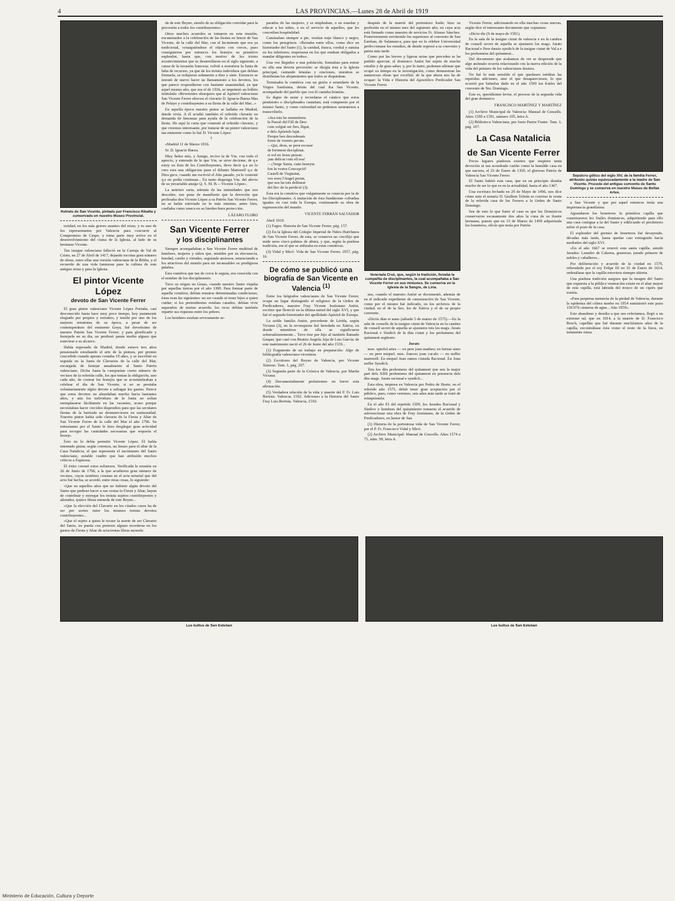4 LAS PROVINCIAS.—Lunes 28 de Abril de 1919
Retrato de San Vicente, pintado por Francisco Ribalta y conservado en nuestro Museo Provincial.
toridad, en los más graves asuntos del reino, y es uno de los representantes por Valencia para concurrir al Compromiso de Caspe, y toma parte muy activa en el desenvolvimiento del cisma de la Iglesia, al lado de su hermano Vicente.
Tan insigne valenciano falleció en la Cartuja de Val de Cristo, en 27 de Abril de 1417, dejando escritas gran número de obras, entre ellas una versión valenciana de la Biblia, y el recuerdo de una vida luminosa para la cultura de este antiguo reino y para la Iglesia.
El pintor Vicente López
devoto de San Vicente Ferrer
El gran pintor valenciano Vicente López Portaña, casi desconocido hasta hace muy poco tiempo, hoy justamente elogiado por propios y extraños, y tenido por uno de los mejores retratistas de su época, a pesar de ser contemporáneo del eminente Goya, fué devotísimo de nuestro Patrón San Vicente Ferrer; y para glorificarle y festejarle en su día, no perdonó jamás medio alguno que estuviese a su alcance.
Había regresado de Madrid, donde estuvo tres años pensionado estudiando el arte de la pintura, por premio concedido cuando apenas contaba 18 años, y se inscribió en seguida en la Junta de Clavarios de la calle del Mar, encargada de festejar anualmente al Santo Patrón valenciano. Dicha Junta la componían cierto número de vecinos de la referida calle, los que tenían la obligación, uno cada año, de costear los festejos que se acostumbraban a celebrar el día de San Vicente, si no se prestaba voluntariamente algún devoto a sufragar los gastos. Parece que estos devotos no abundaban mucho hacia bastantes años, y aún los individuos de la Junta no solían reemplazarse fácilmente en las vacantes, acaso porque necesitaban hacer crecidos dispendios para que las seculares fiestas de la barriada no desmereciesen en suntuosidad. Nuestro pintor había sido clavario de la Fiesta y Altar de San Vicente Ferrer de la calle del Mar el año 1796. Su entusiasmo por el Santo le hizo desplegar gran actividad para recoger las cantidades necesarias que requería el festejo.
Esto no lo debía permitir Vicente López. El había intentado pintar, según creemos, un lienzo para el altar de la Casa Natalicia, el que representa el nacimiento del Santo valenciano, notable cuadro que han atribuído muchos críticos a Espinosa.
El éxito coronó estos esfuerzos. Verificada la reunión en 26 de Junio de 1796, a la que acudieron gran número de vecinos, cuyos nombres constan en el acta notarial que del acto fué hecha, se acordó, entre otras cosas, lo siguiente:
«Que en aquellos años que no hubiere algún devoto del Santo que pudiese hacer a sus costas la Fiesta y Altar, hayan de contribuir y entregar los treinta sujetos contribuyentes y alistados, quince libras moneda de este Reyno...
»Que la elección del Clavario en los citados casos ha de ser por sorteo entre los mismos treinta devotos contribuyentes...
»Que el sujeto a quien le tocare la suerte de ser Clavario del Santo, no pueda con pretexto alguno excederse en los gastos de Fiesta y Altar de seiscientas libras moneda
da de este Reyno, siendo de su obligación convidar para la procesión a todos los contribuyentes».
Otros muchos acuerdos se tomaron en esta reunión, encaminados a la celebración de las fiestas en honor de San Vicente, de la calle del Mar, con el lucimiento que era ya tradicional, consiguiéndose el objeto con creces, pues consiguieron por entonces los festejos su primitivo esplendor, hasta que, con motivo de los tristes acontecimientos que se desarrollaron en el siglo siguiente, a causa de la invasión francesa, volvió a resentirse la Junta de falta de recursos, ya que de los treinta individuos que debían formarla, se redujeron solamente a diez y siete. Entonces se intentó de nuevo hacer un llamamiento a los devotos, los que parece respondieron con bastante unanimidad, ya que aquel mismo año, que era el de 1816, se imprimió un folleto intitulado «Reverentes obsequios que al Apóstol valenciano San Vicente Ferrer ofrecen el clavario D. Ignacio Baeza Mas de Pelayo y contribuyentes a su fiesta de la calle del Mar...»
En aquella época nuestro pintor se hallaba en Madrid, donde vivía. A él acudió también el referido clavario en demanda de limosnas para ayuda de la celebración de la fiesta. He aquí la carta que contestó al referido clavario, y que creemos interesante, por tratarse de un pintor valenciano tan eminente como lo fué D. Vicente López:
†
«Madrid 11 de Marzo 1816.
Sr. D. Ignacio Baeza.
Muy Señor mío, y Amigo, recivo la de Vm. con todo el aprecio, y enterado de lo que Vm. se sirve decirme, de q.e estoy en lista de los Contribuyentes, devo decir q.e no lo creo esta una obligacion pues el difunto Martorell q.e de Dios goce, cuando me escrivió el Año pasado, ya le contesté q.e no podía continuar... En tanto disponga Vm. del afecto de su ynvariable amigo Q. S. M. B.—Vicente López».
La anterior carta, además de las intimidades que nos descubre, nos pone de manifiesto que la devoción que profesaba don Vicente López a su Patrón San Vicente Ferrer, no se había entiviado en lo más mínimo, antes bien, confiaba como nunca en su bienhechora protección.
LÁZARO FLORO
San Vicente Ferrer
y los disciplinantes
Siempre acompañaban a San Vicente Ferrer multitud de hombres, mujeres y niños que, atraídos por su elocuencia, bondad, cariño y virtudes, seguíanle ansiosos, renunciando a los atractivos del mundo para oir incansables su prodigiosa palabra.
Esta comitiva que tan de cerca le seguía, era conocida con el nombre de los disciplinantes.
Tuvo su origen en Graus, cuando nuestro Santo viajaba por aquellas tierras por el año 1398. Para formar parte de aquella comitiva, debían reunirse determinadas condiciones; éstas eran las siguientes: no ser casado ni tener hijos a quien cuidar; si los pretendientes estaban casados, debían vivir separados de mutuo acuerdo; los ricos debían también repartir sus riquezas entre los pobres.
Los hombres estaban severamente se-
parados de las mujeres, y se empleaban, o en enseñar y educar a los niños, o en el servicio de aquellos, que les concedían hospitalidad.
Caminaban siempre a pie, vestían traje blanco y negro, como los peregrinos. «Reinaba entre ellos, como dice un historiador del Santo (1), la caridad, franca, cordial y sumisa en los inferiores; respetuosa en los que estaban obligados a mandar diligentes en todos».
Una vez llegados a una población, formaban para entrar en ella una devota procesión: se dirigía ésta a la Iglesia principal, cantando letanías y oraciones, mientras se distribuían los alojamientos que todos se disputaban.
Terminaba la comitiva con un guión o estandarte de la Virgen Santísima, detrás del cual iba San Vicente, acompañado del pueblo que con él cantaba letanías.
Es digno de notar y recordarse el cántico que estos penitentes o disciplinados cantaban; está compuesto por el mismo Santo, y como curiosidad no podemos sustraernos a transcribirlo.
«Ara tots be remembreu
la Passió del Fill de Deu:
com volgué ser fres, lligat,
e dels Apóstols lajat.
Perque ben descadenats
foreu de vostres pecats.
—Qui, dons, se pora escusar
de fortment disciplinar,
si vol en Jesus pensar,
¡tan delicat com ell era!
—¡Verge Santa, cuán beneyta
fon la vostra Concepció!
Castell de Virginitat,
vos aveu l'Angel portat,
que nos ha tots delliurat
del lloc de la perdició (3).
Esta era la comitiva que vulgarmente se conocía por la de los Disciplinantes. A imitación de ésta fundáronse cofradías iguales en casi toda la Europa, continuando su obra de regeneración del mundo.
VICENTE FERRÁN SALVADOR
Abril 1919.
(1) Fages: Historia de San Vicente Ferrer, pág. 157.
(2) En la Iglesia del Colegio Imperial de Niños Huérfanos de San Vicente Ferrer, de esta, se conserva un crucifijo que mide unos cinco palmos de altura, y que, según la piadosa tradición, era el que se utilizaba en estas comitivas.
(3) Vidal y Micó: Vida de San Vicente Ferrer, 1857, pág. 16.
De cómo se publicó una biografía de San Vicente en Valencia <sup>(1)</sup>
Entre los biógrafos valencianos de San Vicente Ferrer, ocupa un lugar distinguido el religioso de la Orden de Predicadores, maestro Fray Vicente Justiniano Antist, escritor que floreció en la última mitad del siglo XVI, y que fué el segundo historiador del apellidado Apóstol de Europa.
La noble familia Antist, procedente de Lérida, según Viciana (3), en la reconquista fué heredada en Xátiva, en donde miembros de ella se significaron sobresalientemente... Tuvo éste por hijo al también llamado Gaspar, que casó con Beatriz Angela, hija de Luis García; de este matrimonio nació el 26 de Junio del año 1559...
(1) Fragmento de un trabajo en preparación: Algo de bibliografía valenciano-vicentista.
(2) Escritores del Reyno de Valencia, por Vicente Ximeno. Tom. 1, pág. 207.
(3) Segunda parte de la Crónica de Valencia, por Martín Viciana.
(4) Documentalmente probaremos en breve esta afirmación.
(5) Verdadera relación de la vida y muerte del P. Fr. Luis Bertrán. Valencia, 1582. Adiciones a la Historia del Santo Fray Luis Bertrán. Valencia, 1593.
después de la muerte del portentoso fraile; hizo su profesión en el mismo mes del siguiente año, en cuya acta está firmado como maestro de novicios Fr. Alonso Sánchez. Posteriormente enviáronle los superiores al convento de San Esteban, de Salamanca, para que en la célebre Universidad perfeccionase los estudios, de donde regresó a su convento y patria más tarde.
Como por las breves y ligeras notas que preceden se ha podido apreciar, el dominico Antist fué sujeto de mucho estudio y de gran saber, y, por lo tanto, podemos afirmar que ocupó su tiempo en la investigación, como demuestran las numerosas obras que escribió; de la que ahora nos ha de ocupar: la Vida e Historia del Apostólico Predicador San Vicente Ferrer.
Venerada Cruz, que, según la tradición, llevaba la compañía de disciplinantes, la cual acompañaba a San Vicente Ferrer en sus misiones. Se conserva en la Iglesia de la Sangre, de Liria.
nos, cuando el maestro Antist se documentó, además de en el indicado expediente de canonización de San Vicente, como por el mismo fué indicado, en los archivos de la ciudad, en el de la Seo, los de Xátiva y el de su propio convento.
«Dictis diae et anno (sábado 5 de marzo de 1575).—En la sala de consells de la insigne ciutat de Valencia en la cambra de consell secret de aquella se ajustaren tots los mags. Jurats Racional e Síndich de la dita ciutat y los prohomens del quitament següents:
Jurats
mos. xptofol artes — en pere joan matheu; en bernat simo — en pere miquel; mos. frances joan cucalo — en noffre martorell. En miquel Joan ramos ciutada Racional. En Joan noffre Syndich.
Tots los dits prohomens del quitament que son la major part dels XIIII prohomens del quitament en presencia dels dits mags. Jurats racional e syndich...
Esta obra, impresa en Valencia por Pedro de Huete, en el referido año 1575, debió tener gran aceptación por el público, pues, como veremos, seis años más tarde se trató de reimprimirla.
En el año 81 del repetido 1500, los Jurados Racional y Síndico y hombres del quitamiento tomaron el acuerdo de subvencionar una obra de Fray Justiniano, de la Orden de Predicadores, en honor de San
(1) Historia de la portentosa vida de San Vicente Ferrer, por el P. Fr. Francisco Vidal y Micó.
(2) Archivo Municipal: Manual de Concells. Años 1574 a 75, núm. 99, letra A.
Vicente Ferrer, adicionando en ella muchas cosas nuevas, según dice el interesante documento que copiamos:
«Dicto die (9 de mayo de 1581).
En la sala de la insigne ciutat de valencia e en la cambra de consell secret de aquella se ajustaren los mags. Jurats Racional e Pere dassio syndich de la insigne ciutat de Val.a e los prohomens del quitament...
Del documento que acabamos de ver se desprende que algo anómalo ocurría relacionado con la nueva edición de la vida del primero de los valencianos ilustres.
No fué lo más sensible el que quedasen inéditas las repetidas adiciones, sino el que desapareciesen, lo que ocurrió por haberlas dado en el año 1599 los frailes del convento de Sto. Domingo.
Este es, queridísimo lector, el proceso de la segunda vida del gran dominico.
FRANCISCO MARTÍNEZ Y MARTÍNEZ
(1) Archivo Municipal de Valencia: Manual de Consells. Años 1580 a 1581, número 105, letra A.
(2) Biblioteca Valenciana, por Justo Pastor Fuster. Tom. 1, pág. 187.
La Casa Natalicia
de San Vicente Ferrer
Pocos lugares piadosos existen que inspiren tanta devoción ni tan acendrado cariño como la humilde casa en que naciera, el 23 de Enero de 1350, el glorioso Patrón de Valencia San Vicente Ferrer.
El Santo habitó esta casa, que en un principio distaba mucho de ser lo que es en la actualidad, hasta el año 1367.
Una escritura fechada en 28 de Mayo de 1496, nos dice cómo ante el notario D. Guillem Tobián se convino la venta de la referida casa de los Fersers a la Orden de Santo Domingo.
Sea de esto lo que fuere el caso es que los Dominicos conservaron escasamente dos años la cuna de su ilustre hermano, puesto que en 13 de Marzo de 1498 adquiríanla los boneteros, oficio que tenía por Patrón
Sepulcro gótico del siglo XIV, de la familia Ferrer, atribuido quizás equivocadamente a la madre de San Vicente. Procede del antiguo convento de Santo Domingo y se conserva en nuestro Museo de Bellas Artes.
a San Vicente y que por aquel entonces tenía una importancia grandísima.
Agrandaron los boneteros la primitiva capilla que construyeron los frailes dominicos, adquiriendo para ello una casa contigua a la del Santo y edificando el presbiterio sobre el pozo de la casa.
El esplendor del gremio de boneteros fué decayendo, décadas más tarde, hasta quedar casi extinguido hacia mediados del siglo XVI.
«En el año 1667 se renovó esta santa capilla, siendo Jurados: Leandro de Cabrera, generoso, jurado primero de nobles y caballeros...
Por deliberación y acuerdo de la ciudad en 1578, refrendado por el rey Felipe III en 31 de Enero de 1614, ordenábase que la capilla estuviera siempre abierta.
Una piadosa tradición asegura que la imagen del Santo que expuesta a la pública veneración existe en el altar mayor de esta capilla, está labrada del tronco de un ciprés que existía.
«Para perpetua memoria de la piedad de Valencia, durante la epidemia del cólera morbo en 1854 suministró este pozo 159.976 cántaros de agua... Año 1858».
Este abandono y desidia a que nos referíamos, llegó a un extremo tal, que en 1914, a la muerte de D. Francisco Bosch, capellán que fué durante muchísimos años de la capilla, encontrábase ésta como el resto de la finca, en inminente ruina.
Los bultos de San Esteban Los bultos de San Esteban
Ministerio de Educación, Cultura y Deporte